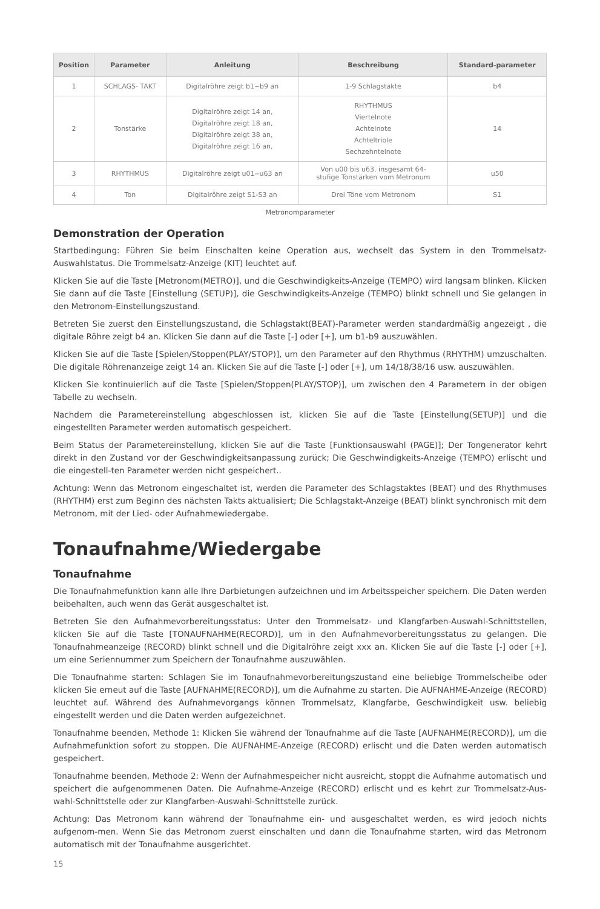| Position | Parameter | Anleitung | Beschreibung | Standard-parameter |
| --- | --- | --- | --- | --- |
| 1 | SCHLAGS- TAKT | Digitalröhre zeigt b1~b9 an | 1-9 Schlagstakte | b4 |
| 2 | Tonstärke | Digitalröhre zeigt 14 an, Digitalröhre zeigt 18 an, Digitalröhre zeigt 38 an, Digitalröhre zeigt 16 an, | RHYTHMUS Viertelnote Achtelnote Achteltriole Sechzehntelnote | 14 |
| 3 | RHYTHMUS | Digitalröhre zeigt u01--u63 an | Von u00 bis u63, insgesamt 64- stufige Tonstärken vom Metronum | u50 |
| 4 | Ton | Digitalröhre zeigt S1-S3 an | Drei Töne vom Metronom | S1 |
Metronomparameter
Demonstration der Operation
Startbedingung: Führen Sie beim Einschalten keine Operation aus, wechselt das System in den Trommelsatz-Auswahlstatus. Die Trommelsatz-Anzeige (KIT) leuchtet auf.
Klicken Sie auf die Taste [Metronom(METRO)], und die Geschwindigkeits-Anzeige (TEMPO) wird langsam blinken. Klicken Sie dann auf die Taste [Einstellung (SETUP)], die Geschwindigkeits-Anzeige (TEMPO) blinkt schnell und Sie gelangen in den Metronom-Einstellungszustand.
Betreten Sie zuerst den Einstellungszustand, die Schlagstakt(BEAT)-Parameter werden standardmäßig angezeigt , die digitale Röhre zeigt b4 an. Klicken Sie dann auf die Taste [-] oder [+], um b1-b9 auszuwählen.
Klicken Sie auf die Taste [Spielen/Stoppen(PLAY/STOP)], um den Parameter auf den Rhythmus (RHYTHM) umzuschalten. Die digitale Röhrenanzeige zeigt 14 an. Klicken Sie auf die Taste [-] oder [+], um 14/18/38/16 usw. auszuwählen.
Klicken Sie kontinuierlich auf die Taste [Spielen/Stoppen(PLAY/STOP)], um zwischen den 4 Parametern in der obigen Tabelle zu wechseln.
Nachdem die Parametereinstellung abgeschlossen ist, klicken Sie auf die Taste [Einstellung(SETUP)] und die eingestellten Parameter werden automatisch gespeichert.
Beim Status der Parametereinstellung, klicken Sie auf die Taste [Funktionsauswahl (PAGE)]; Der Tongenerator kehrt direkt in den Zustand vor der Geschwindigkeitsanpassung zurück; Die Geschwindigkeits-Anzeige (TEMPO) erlischt und die eingestell-ten Parameter werden nicht gespeichert..
Achtung: Wenn das Metronom eingeschaltet ist, werden die Parameter des Schlagstaktes (BEAT) und des Rhythmuses (RHYTHM) erst zum Beginn des nächsten Takts aktualisiert; Die Schlagstakt-Anzeige (BEAT) blinkt synchronisch mit dem Metronom, mit der Lied- oder Aufnahmewiedergabe.
Tonaufnahme/Wiedergabe
Tonaufnahme
Die Tonaufnahmefunktion kann alle Ihre Darbietungen aufzeichnen und im Arbeitsspeicher speichern. Die Daten werden beibehalten, auch wenn das Gerät ausgeschaltet ist.
Betreten Sie den Aufnahmevorbereitungsstatus: Unter den Trommelsatz- und Klangfarben-Auswahl-Schnittstellen, klicken Sie auf die Taste [TONAUFNAHME(RECORD)], um in den Aufnahmevorbereitungsstatus zu gelangen. Die Tonaufnahmeanzeige (RECORD) blinkt schnell und die Digitalröhre zeigt xxx an. Klicken Sie auf die Taste [-] oder [+], um eine Seriennummer zum Speichern der Tonaufnahme auszuwählen.
Die Tonaufnahme starten: Schlagen Sie im Tonaufnahmevorbereitungszustand eine beliebige Trommelscheibe oder klicken Sie erneut auf die Taste [AUFNAHME(RECORD)], um die Aufnahme zu starten. Die AUFNAHME-Anzeige (RECORD) leuchtet auf. Während des Aufnahmevorgangs können Trommelsatz, Klangfarbe, Geschwindigkeit usw. beliebig eingestellt werden und die Daten werden aufgezeichnet.
Tonaufnahme beenden, Methode 1: Klicken Sie während der Tonaufnahme auf die Taste [AUFNAHME(RECORD)], um die Aufnahmefunktion sofort zu stoppen. Die AUFNAHME-Anzeige (RECORD) erlischt und die Daten werden automatisch gespeichert.
Tonaufnahme beenden, Methode 2: Wenn der Aufnahmespeicher nicht ausreicht, stoppt die Aufnahme automatisch und speichert die aufgenommenen Daten. Die Aufnahme-Anzeige (RECORD) erlischt und es kehrt zur Trommelsatz-Aus-wahl-Schnittstelle oder zur Klangfarben-Auswahl-Schnittstelle zurück.
Achtung: Das Metronom kann während der Tonaufnahme ein- und ausgeschaltet werden, es wird jedoch nichts aufgenom-men. Wenn Sie das Metronom zuerst einschalten und dann die Tonaufnahme starten, wird das Metronom automatisch mit der Tonaufnahme ausgerichtet.
15